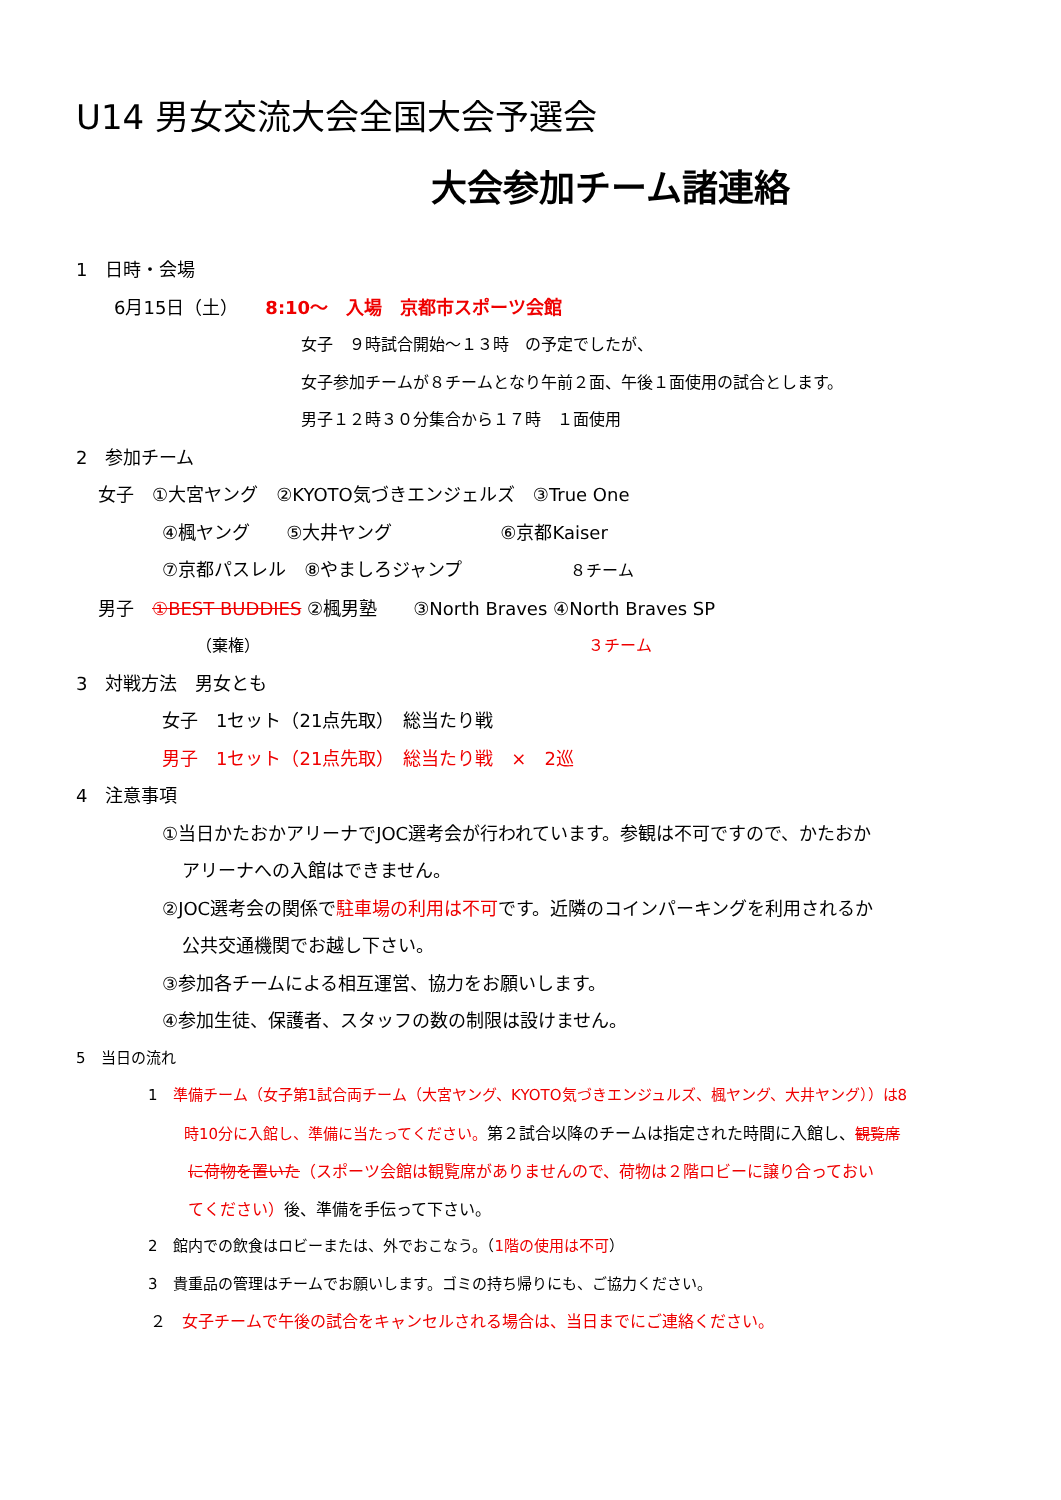U14 男女交流大会全国大会予選会
大会参加チーム諸連絡
1　日時・会場
6月15日（土）　　8:10～　入場　京都市スポーツ会館
女子　９時試合開始～１３時　の予定でしたが、
女子参加チームが８チームとなり午前２面、午後１面使用の試合とします。
男子１２時３０分集合から１７時　１面使用
2　参加チーム
女子　①大宮ヤング　②KYOTO気づきエンジェルズ　③True One
④楓ヤング　　⑤大井ヤング　　　　　　⑥京都Kaiser
⑦京都パスレル　⑧やましろジャンプ　　　　　　８チーム
男子　①BEST BUDDIES ②楓男塾　　③North Braves ④North Braves SP
（棄権）　　　　　　　　　　　　　　　　　　　　　３チーム
3　対戦方法　男女とも
女子　1セット（21点先取）　総当たり戦
男子　1セット（21点先取）　総当たり戦　×　2巡
4　注意事項
①当日かたおかアリーナでJOC選考会が行われています。参観は不可ですので、かたおか
アリーナへの入館はできません。
②JOC選考会の関係で駐車場の利用は不可です。近隣のコインパーキングを利用されるか
公共交通機関でお越し下さい。
③参加各チームによる相互運営、協力をお願いします。
④参加生徒、保護者、スタッフの数の制限は設けません。
5　当日の流れ
1　準備チーム（女子第1試合両チーム（大宮ヤング、KYOTO気づきエンジュルズ、楓ヤング、大井ヤング））は8
時10分に入館し、準備に当たってください。第２試合以降のチームは指定された時間に入館し、観覧席
に荷物を置いた（スポーツ会館は観覧席がありませんので、荷物は２階ロビーに譲り合っておい
てください）後、準備を手伝って下さい。
2　館内での飲食はロビーまたは、外でおこなう。（1階の使用は不可）
3　貴重品の管理はチームでお願いします。ゴミの持ち帰りにも、ご協力ください。
２　女子チームで午後の試合をキャンセルされる場合は、当日までにご連絡ください。